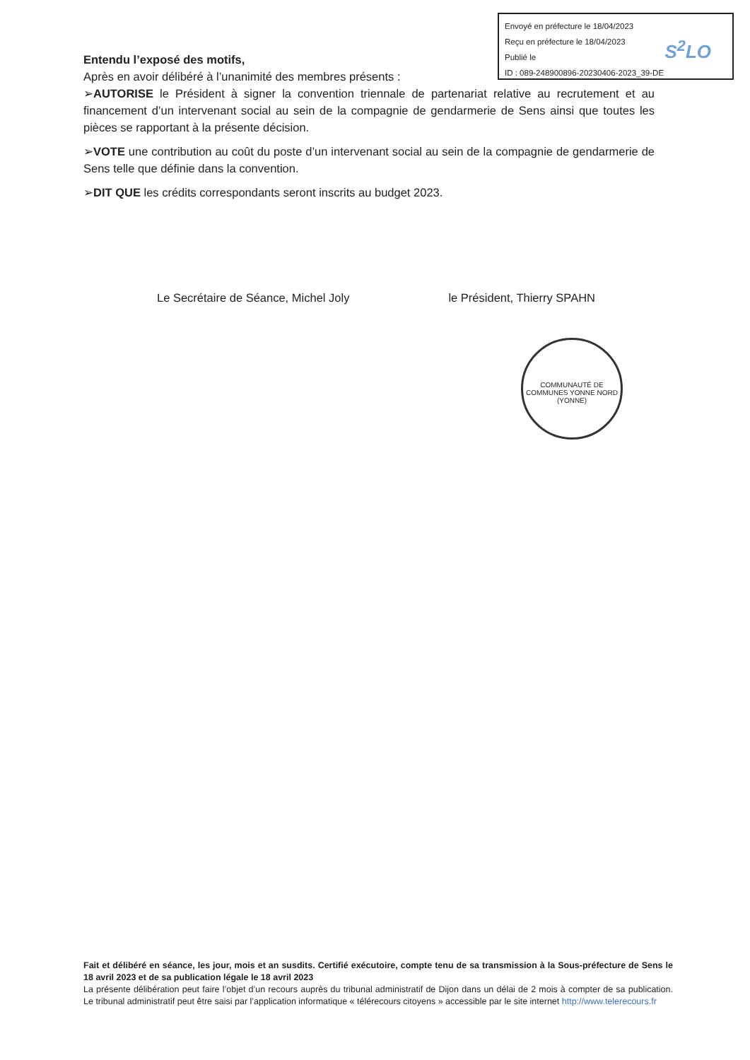Envoyé en préfecture le 18/04/2023
Reçu en préfecture le 18/04/2023
Publié le
ID : 089-248900896-20230406-2023_39-DE
S<sup>2</sup>LO
Entendu l’exposé des motifs,
Après en avoir délibéré à l’unanimité des membres présents :
➢AUTORISE le Président à signer la convention triennale de partenariat relative au recrutement et au financement d’un intervenant social au sein de la compagnie de gendarmerie de Sens ainsi que toutes les pièces se rapportant à la présente décision.
➢VOTE une contribution au coût du poste d’un intervenant social au sein de la compagnie de gendarmerie de Sens telle que définie dans la convention.
➢DIT QUE les crédits correspondants seront inscrits au budget 2023.
Le Secrétaire de Séance, Michel Joly le Président, Thierry SPAHN
COMMUNAUTÉ DE COMMUNES YONNE NORD
(YONNE)
Fait et délibéré en séance, les jour, mois et an susdits. Certifié exécutoire, compte tenu de sa transmission à la Sous-préfecture de Sens le 18 avril 2023 et de sa publication légale le 18 avril 2023
La présente délibération peut faire l’objet d’un recours auprès du tribunal administratif de Dijon dans un délai de 2 mois à compter de sa publication. Le tribunal administratif peut être saisi par l’application informatique « télérecours citoyens » accessible par le site internet http://www.telerecours.fr